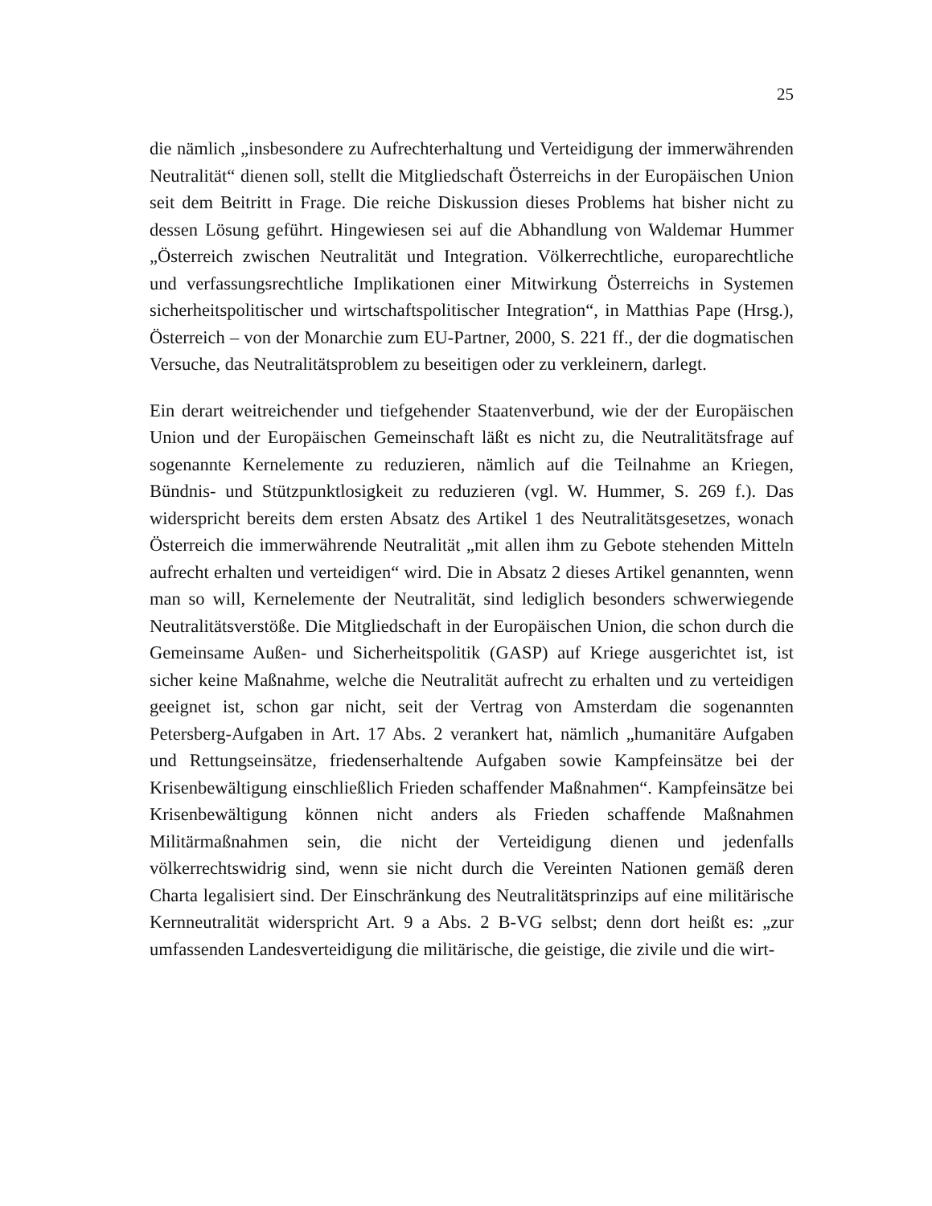25
die nämlich „insbesondere zu Aufrechterhaltung und Verteidigung der immerwährenden Neutralität“ dienen soll, stellt die Mitgliedschaft Österreichs in der Europäischen Union seit dem Beitritt in Frage. Die reiche Diskussion dieses Problems hat bisher nicht zu dessen Lösung geführt. Hingewiesen sei auf die Abhandlung von Waldemar Hummer „Österreich zwischen Neutralität und Integration. Völkerrechtliche, europarechtliche und verfassungsrechtliche Implikationen einer Mitwirkung Österreichs in Systemen sicherheitspolitischer und wirtschaftspolitischer Integration“, in Matthias Pape (Hrsg.), Österreich – von der Monarchie zum EU-Partner, 2000, S. 221 ff., der die dogmatischen Versuche, das Neutralitätsproblem zu beseitigen oder zu verkleinern, darlegt.
Ein derart weitreichender und tiefgehender Staatenverbund, wie der der Europäischen Union und der Europäischen Gemeinschaft läßt es nicht zu, die Neutralitätsfrage auf sogenannte Kernelemente zu reduzieren, nämlich auf die Teilnahme an Kriegen, Bündnis- und Stützpunktlosigkeit zu reduzieren (vgl. W. Hummer, S. 269 f.). Das widerspricht bereits dem ersten Absatz des Artikel 1 des Neutralitätsgesetzes, wonach Österreich die immerwährende Neutralität „mit allen ihm zu Gebote stehenden Mitteln aufrecht erhalten und verteidigen“ wird. Die in Absatz 2 dieses Artikel genannten, wenn man so will, Kernelemente der Neutralität, sind lediglich besonders schwerwiegende Neutralitätsverstöße. Die Mitgliedschaft in der Europäischen Union, die schon durch die Gemeinsame Außen- und Sicherheitspolitik (GASP) auf Kriege ausgerichtet ist, ist sicher keine Maßnahme, welche die Neutralität aufrecht zu erhalten und zu verteidigen geeignet ist, schon gar nicht, seit der Vertrag von Amsterdam die sogenannten Petersberg-Aufgaben in Art. 17 Abs. 2 verankert hat, nämlich „humanitäre Aufgaben und Rettungseinsätze, friedenserhaltende Aufgaben sowie Kampfeinsätze bei der Krisenbewältigung einschließlich Frieden schaffender Maßnahmen“. Kampfeinsätze bei Krisenbewältigung können nicht anders als Frieden schaffende Maßnahmen Militärmaßnahmen sein, die nicht der Verteidigung dienen und jedenfalls völkerrechtswidrig sind, wenn sie nicht durch die Vereinten Nationen gemäß deren Charta legalisiert sind. Der Einschränkung des Neutralitätsprinzips auf eine militärische Kernneutralität widerspricht Art. 9 a Abs. 2 B-VG selbst; denn dort heißt es: „zur umfassenden Landesverteidigung die militärische, die geistige, die zivile und die wirt-